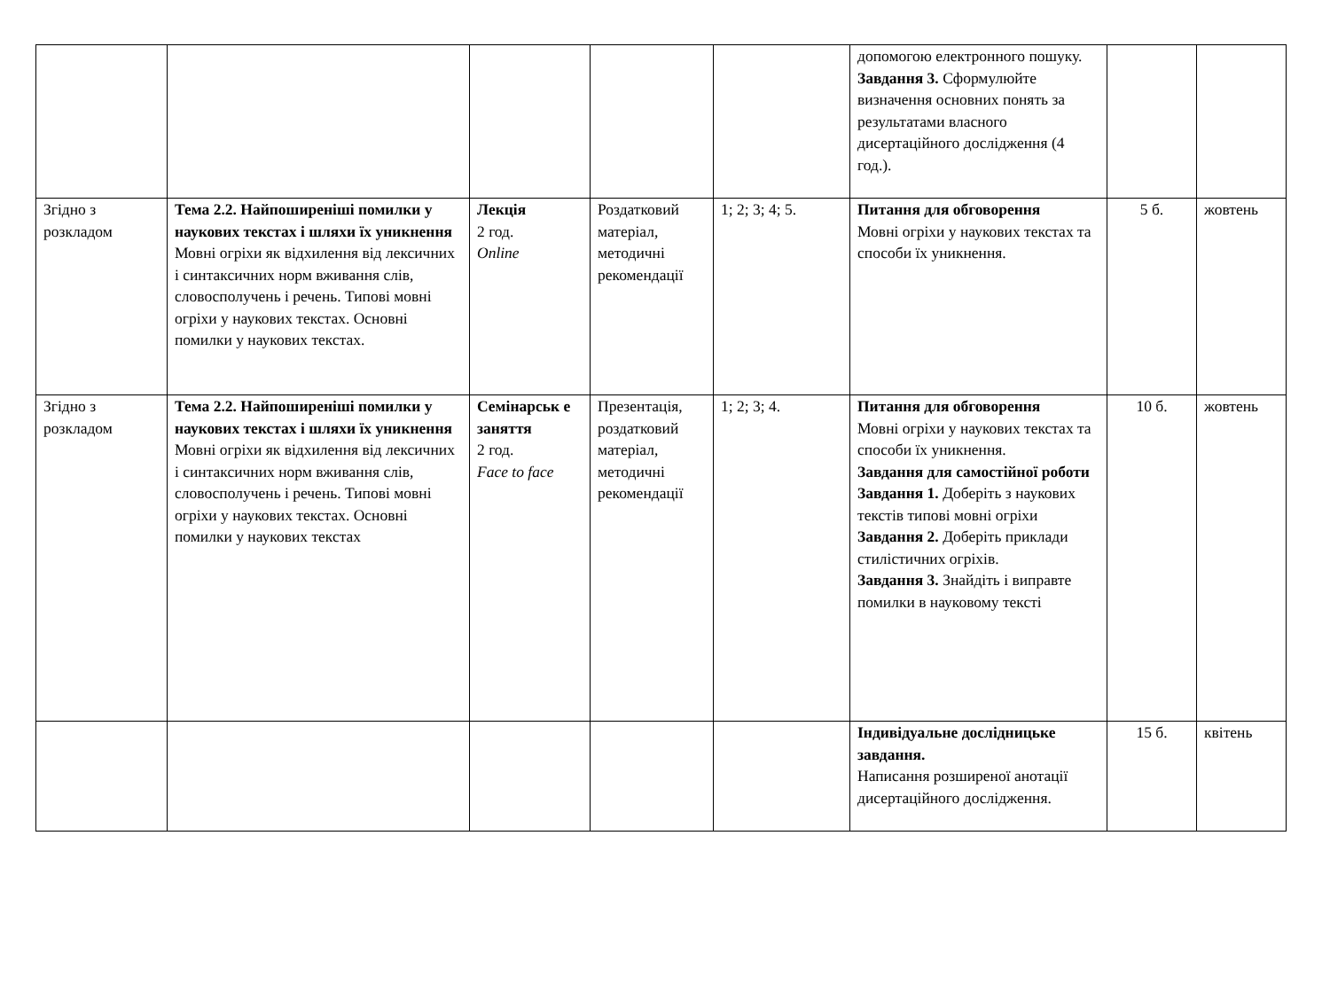| | | | | | допомогою електронного пошуку. Завдання 3. Сформулюйте визначення основних понять за результатами власного дисертаційного дослідження (4 год.). | | |
| Згідно з розкладом | Тема 2.2. Найпоширеніші помилки у наукових текстах і шляхи їх уникнення Мовні огріхи як відхилення від лексичних і синтаксичних норм вживання слів, словосполучень і речень. Типові мовні огріхи у наукових текстах. Основні помилки у наукових текстах. | Лекція 2 год. Online | Роздатковий матеріал, методичні рекомендації | 1; 2; 3; 4; 5. | Питання для обговорення Мовні огріхи у наукових текстах та способи їх уникнення. | 5 б. | жовтень |
| Згідно з розкладом | Тема 2.2. Найпоширеніші помилки у наукових текстах і шляхи їх уникнення Мовні огріхи як відхилення від лексичних і синтаксичних норм вживання слів, словосполучень і речень. Типові мовні огріхи у наукових текстах. Основні помилки у наукових текстах | Семінарськ е заняття 2 год. Face to face | Презентація, роздатковий матеріал, методичні рекомендації | 1; 2; 3; 4. | Питання для обговорення Мовні огріхи у наукових текстах та способи їх уникнення. Завдання для самостійної роботи Завдання 1. Доберіть з наукових текстів типові мовні огріхи Завдання 2. Доберіть приклади стилістичних огріхів. Завдання 3. Знайдіть і виправте помилки в науковому тексті | 10 б. | жовтень |
| | | | | | Індивідуальне дослідницьке завдання. Написання розширеної анотації дисертаційного дослідження. | 15 б. | квітень |